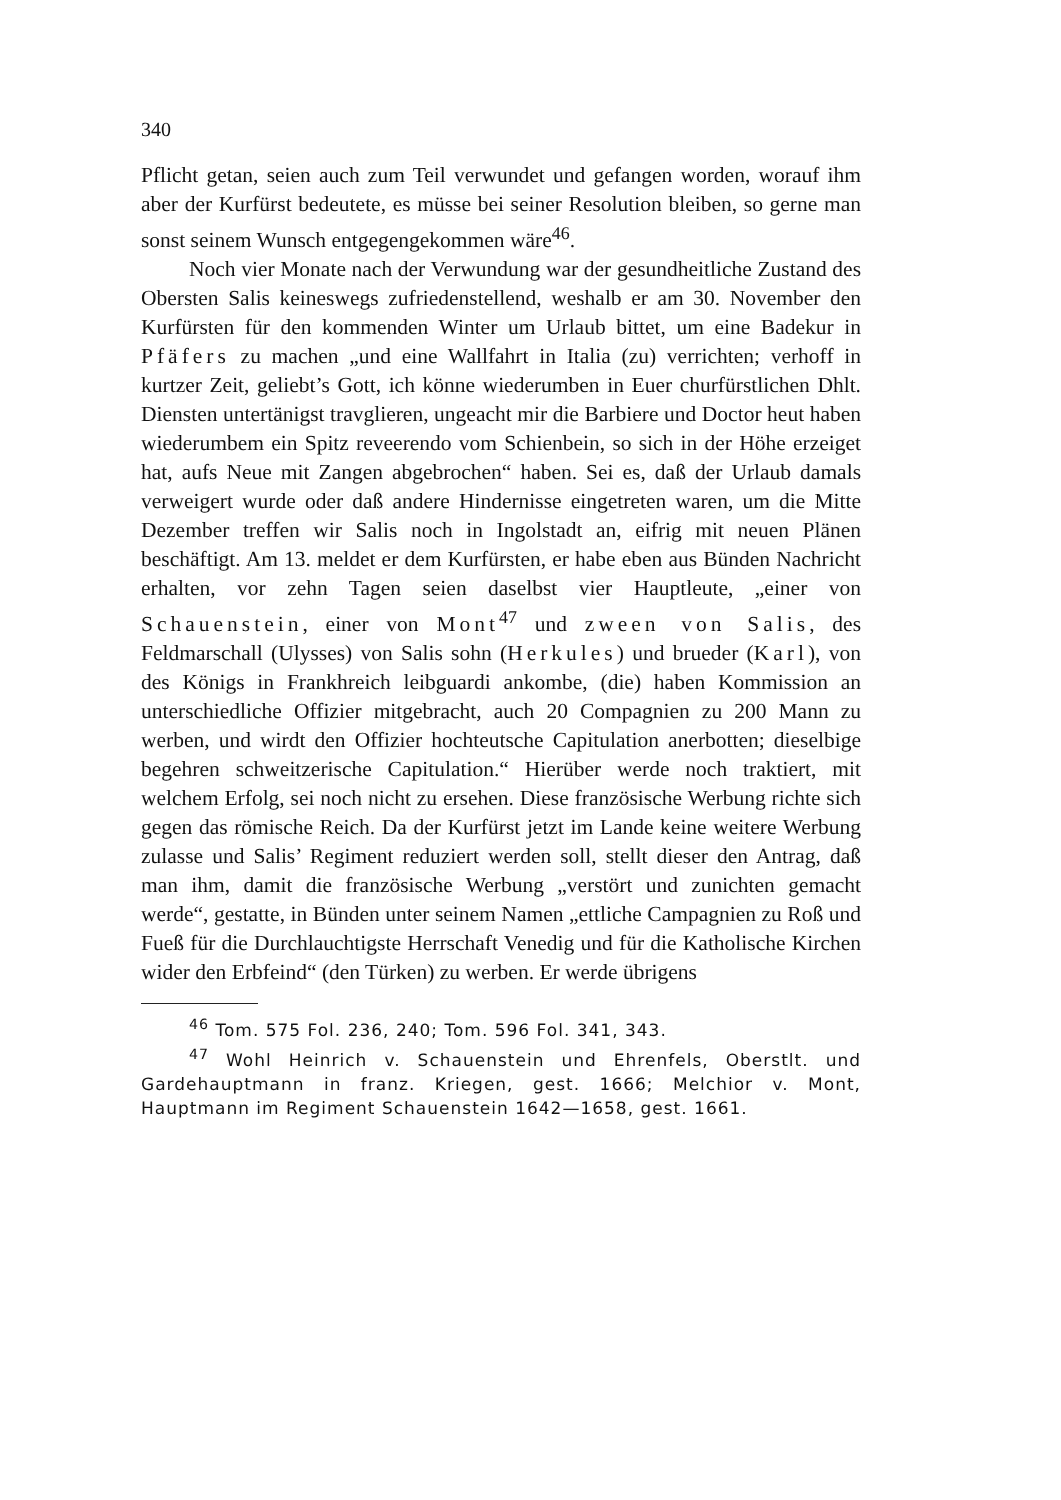340
Pflicht getan, seien auch zum Teil verwundet und gefangen worden, worauf ihm aber der Kurfürst bedeutete, es müsse bei seiner Resolution bleiben, so gerne man sonst seinem Wunsch entgegengekommen wäre<sup>46</sup>.
Noch vier Monate nach der Verwundung war der gesundheitliche Zustand des Obersten Salis keineswegs zufriedenstellend, weshalb er am 30. November den Kurfürsten für den kommenden Winter um Urlaub bittet, um eine Badekur in Pfäfers zu machen „und eine Wallfahrt in Italia (zu) verrichten; verhoff in kurtzer Zeit, geliebt’s Gott, ich könne wiederumben in Euer churfürstlichen Dhlt. Diensten untertänigst travglieren, ungeacht mir die Barbiere und Doctor heut haben wiederumbem ein Spitz reveerendo vom Schienbein, so sich in der Höhe erzeiget hat, aufs Neue mit Zangen abgebrochen“ haben. Sei es, daß der Urlaub damals verweigert wurde oder daß andere Hindernisse eingetreten waren, um die Mitte Dezember treffen wir Salis noch in Ingolstadt an, eifrig mit neuen Plänen beschäftigt. Am 13. meldet er dem Kurfürsten, er habe eben aus Bünden Nachricht erhalten, vor zehn Tagen seien daselbst vier Hauptleute, „einer von Schauenstein, einer von Mont<sup>47</sup> und zween von Salis, des Feldmarschall (Ulysses) von Salis sohn (Herkules) und brueder (Karl), von des Königs in Frankhreich leibguardi ankombe, (die) haben Kommission an unterschiedliche Offizier mitgebracht, auch 20 Compagnien zu 200 Mann zu werben, und wirdt den Offizier hochteutsche Capitulation anerbotten; dieselbige begehren schweitzerische Capitulation.“ Hierüber werde noch traktiert, mit welchem Erfolg, sei noch nicht zu ersehen. Diese französische Werbung richte sich gegen das römische Reich. Da der Kurfürst jetzt im Lande keine weitere Werbung zulasse und Salis’ Regiment reduziert werden soll, stellt dieser den Antrag, daß man ihm, damit die französische Werbung „verstört und zunichten gemacht werde“, gestatte, in Bünden unter seinem Namen „ettliche Campagnien zu Roß und Fueß für die Durchlauchtigste Herrschaft Venedig und für die Katholische Kirchen wider den Erbfeind“ (den Türken) zu werben. Er werde übrigens
<sup>46</sup> Tom. 575 Fol. 236, 240; Tom. 596 Fol. 341, 343.
<sup>47</sup> Wohl Heinrich v. Schauenstein und Ehrenfels, Oberstlt. und Gardehauptmann in franz. Kriegen, gest. 1666; Melchior v. Mont, Hauptmann im Regiment Schauenstein 1642—1658, gest. 1661.